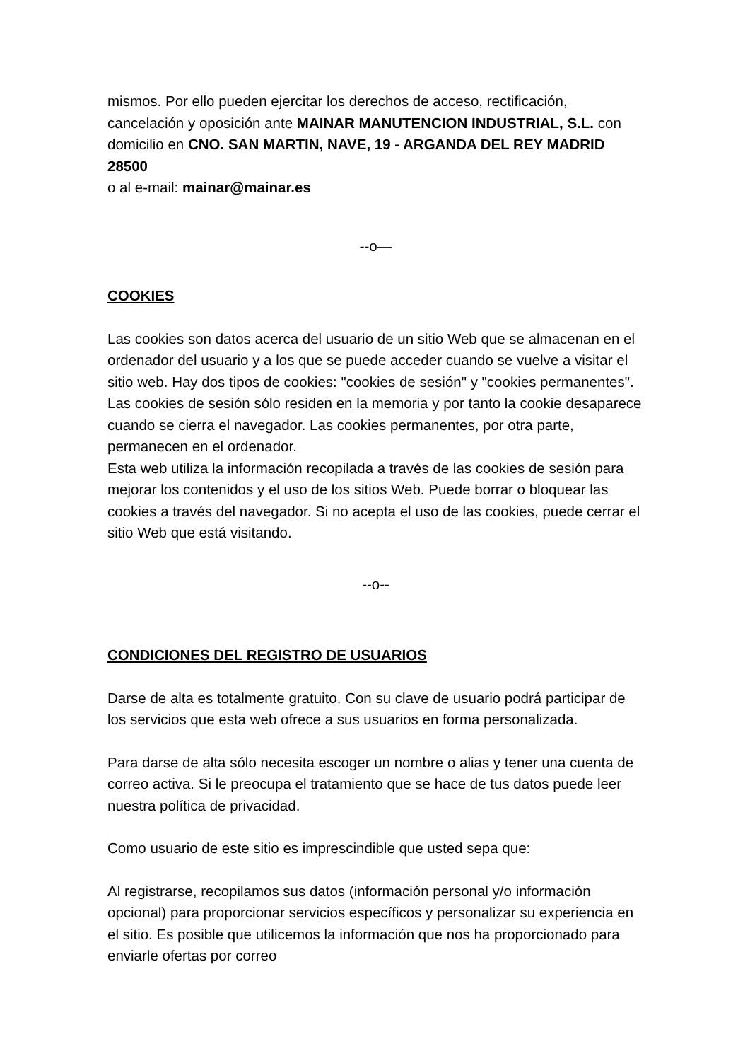mismos. Por ello pueden ejercitar los derechos de acceso, rectificación, cancelación y oposición ante MAINAR MANUTENCION INDUSTRIAL, S.L. con domicilio en CNO. SAN MARTIN, NAVE, 19 - ARGANDA DEL REY MADRID 28500
o al e-mail: mainar@mainar.es
--o—
COOKIES
Las cookies son datos acerca del usuario de un sitio Web que se almacenan en el ordenador del usuario y a los que se puede acceder cuando se vuelve a visitar el sitio web. Hay dos tipos de cookies: "cookies de sesión" y "cookies permanentes". Las cookies de sesión sólo residen en la memoria y por tanto la cookie desaparece cuando se cierra el navegador. Las cookies permanentes, por otra parte, permanecen en el ordenador.
Esta web utiliza la información recopilada a través de las cookies de sesión para mejorar los contenidos y el uso de los sitios Web. Puede borrar o bloquear las cookies a través del navegador. Si no acepta el uso de las cookies, puede cerrar el sitio Web que está visitando.
--o--
CONDICIONES DEL REGISTRO DE USUARIOS
Darse de alta es totalmente gratuito. Con su clave de usuario podrá participar de los servicios que esta web ofrece a sus usuarios en forma personalizada.
Para darse de alta sólo necesita escoger un nombre o alias y tener una cuenta de correo activa. Si le preocupa el tratamiento que se hace de tus datos puede leer nuestra política de privacidad.
Como usuario de este sitio es imprescindible que usted sepa que:
Al registrarse, recopilamos sus datos (información personal y/o información opcional) para proporcionar servicios específicos y personalizar su experiencia en el sitio. Es posible que utilicemos la información que nos ha proporcionado para enviarle ofertas por correo